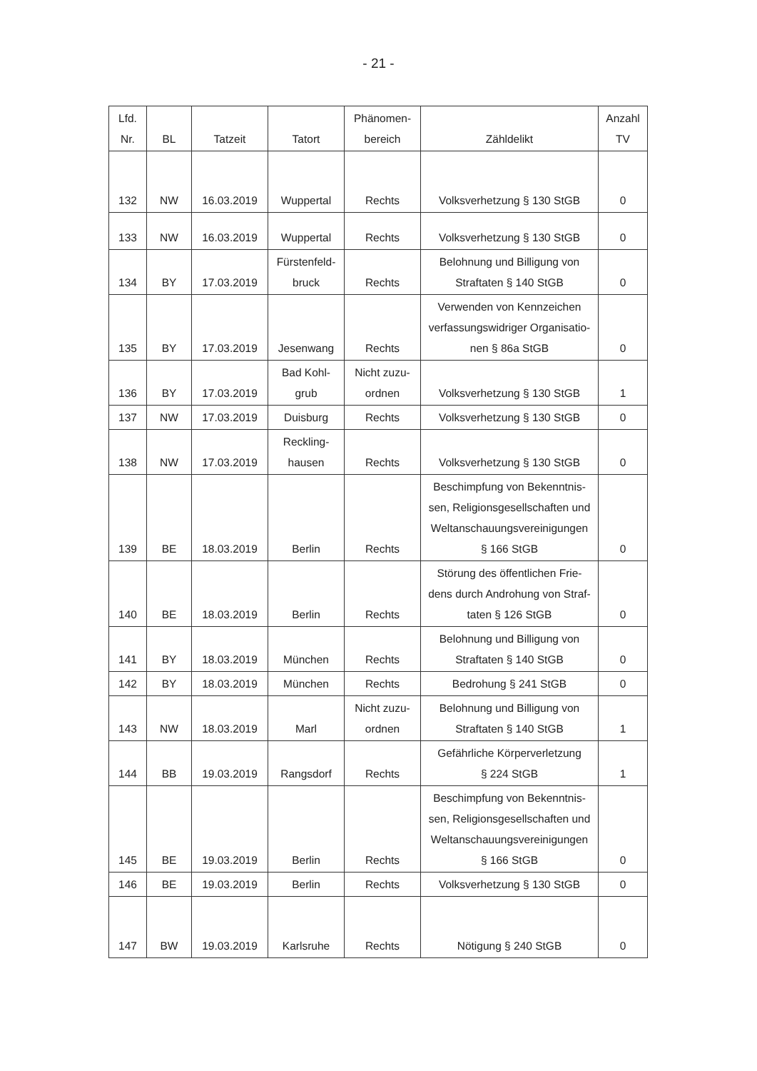- 21 -
| Lfd. Nr. | BL | Tatzeit | Tatort | Phänomen- bereich | Zähldelikt | Anzahl TV |
| --- | --- | --- | --- | --- | --- | --- |
| 132 | NW | 16.03.2019 | Wuppertal | Rechts | Volksverhetzung § 130 StGB | 0 |
| 133 | NW | 16.03.2019 | Wuppertal | Rechts | Volksverhetzung § 130 StGB | 0 |
| 134 | BY | 17.03.2019 | Fürstenfeld- bruck | Rechts | Belohnung und Billigung von Straftaten § 140 StGB | 0 |
| 135 | BY | 17.03.2019 | Jesenwang | Rechts | Verwenden von Kennzeichen verfassungswidriger Organisatio- nen § 86a StGB | 0 |
| 136 | BY | 17.03.2019 | Bad Kohl- grub | Nicht zuzu- ordnen | Volksverhetzung § 130 StGB | 1 |
| 137 | NW | 17.03.2019 | Duisburg | Rechts | Volksverhetzung § 130 StGB | 0 |
| 138 | NW | 17.03.2019 | Reckling- hausen | Rechts | Volksverhetzung § 130 StGB | 0 |
| 139 | BE | 18.03.2019 | Berlin | Rechts | Beschimpfung von Bekenntnis- sen, Religionsgesellschaften und Weltanschauungsvereinigungen § 166 StGB | 0 |
| 140 | BE | 18.03.2019 | Berlin | Rechts | Störung des öffentlichen Frie- dens durch Androhung von Straf- taten § 126 StGB | 0 |
| 141 | BY | 18.03.2019 | München | Rechts | Belohnung und Billigung von Straftaten § 140 StGB | 0 |
| 142 | BY | 18.03.2019 | München | Rechts | Bedrohung § 241 StGB | 0 |
| 143 | NW | 18.03.2019 | Marl | Nicht zuzu- ordnen | Belohnung und Billigung von Straftaten § 140 StGB | 1 |
| 144 | BB | 19.03.2019 | Rangsdorf | Rechts | Gefährliche Körperverletzung § 224 StGB | 1 |
| 145 | BE | 19.03.2019 | Berlin | Rechts | Beschimpfung von Bekenntnis- sen, Religionsgesellschaften und Weltanschauungsvereinigungen § 166 StGB | 0 |
| 146 | BE | 19.03.2019 | Berlin | Rechts | Volksverhetzung § 130 StGB | 0 |
| 147 | BW | 19.03.2019 | Karlsruhe | Rechts | Nötigung § 240 StGB | 0 |